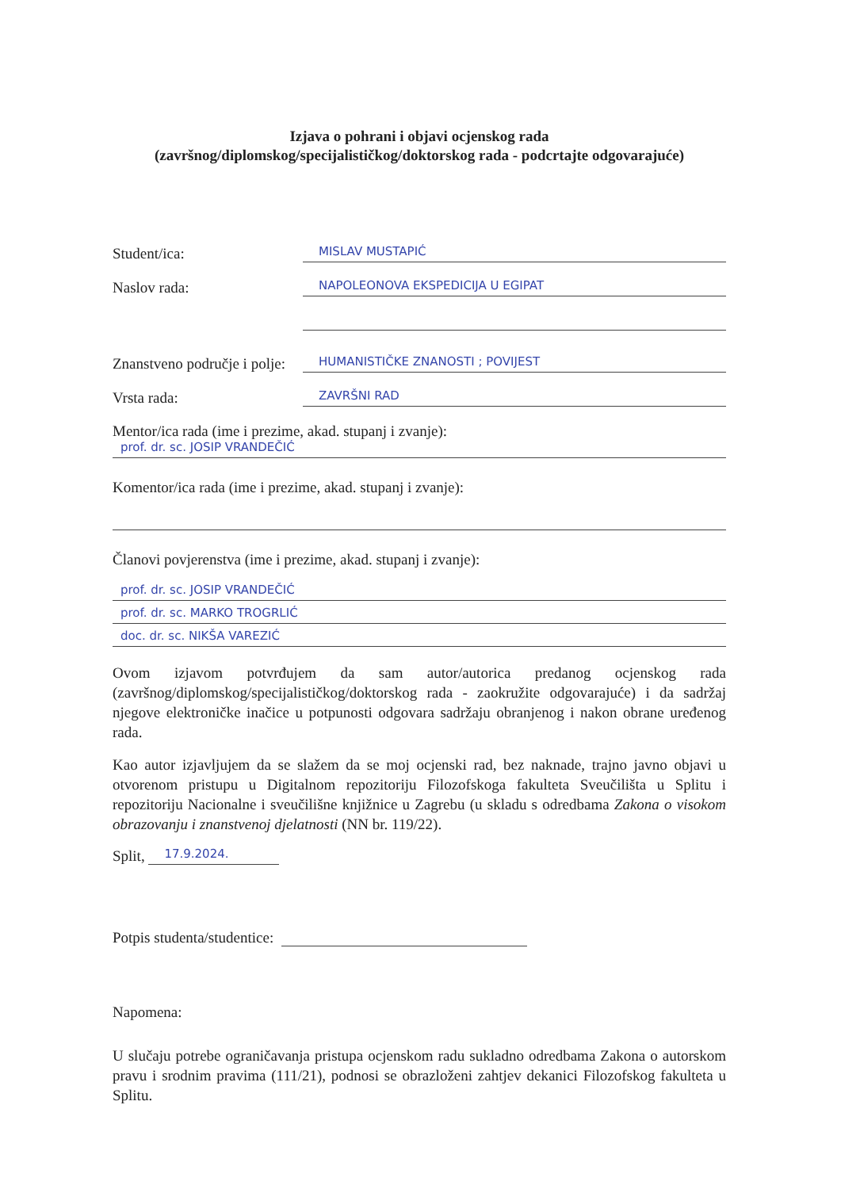Izjava o pohrani i objavi ocjenskog rada
(završnog/diplomskog/specijalističkog/doktorskog rada - podcrtajte odgovarajuće)
Student/ica:
MISLAV MUSTAPIĆ
Naslov rada:
NAPOLEONOVA EKSPEDICIJA U EGIPAT
Znanstveno područje i polje:
HUMANISTIČKE ZNANOSTI ; POVIJEST
Vrsta rada:
ZAVRŠNI RAD
Mentor/ica rada (ime i prezime, akad. stupanj i zvanje):
prof. dr. sc. JOSIP VRANDEČIĆ
Komentor/ica rada (ime i prezime, akad. stupanj i zvanje):
Članovi povjerenstva (ime i prezime, akad. stupanj i zvanje):
prof. dr. sc. JOSIP VRANDEČIĆ
prof. dr. sc. MARKO TROGRLIĆ
doc. dr. sc. NIKŠA VAREZIĆ
Ovom izjavom potvrđujem da sam autor/autorica predanog ocjenskog rada (završnog/diplomskog/specijalističkog/doktorskog rada - zaokružite odgovarajuće) i da sadržaj njegove elektroničke inačice u potpunosti odgovara sadržaju obranjenog i nakon obrane uređenog rada.
Kao autor izjavljujem da se slažem da se moj ocjenski rad, bez naknade, trajno javno objavi u otvorenom pristupu u Digitalnom repozitoriju Filozofskoga fakulteta Sveučilišta u Splitu i repozitoriju Nacionalne i sveučilišne knjižnice u Zagrebu (u skladu s odredbama Zakona o visokom obrazovanju i znanstvenoj djelatnosti (NN br. 119/22).
Split,
17.9.2024.
Potpis studenta/studentice:
Napomena:
U slučaju potrebe ograničavanja pristupa ocjenskom radu sukladno odredbama Zakona o autorskom pravu i srodnim pravima (111/21), podnosi se obrazloženi zahtjev dekanici Filozofskog fakulteta u Splitu.